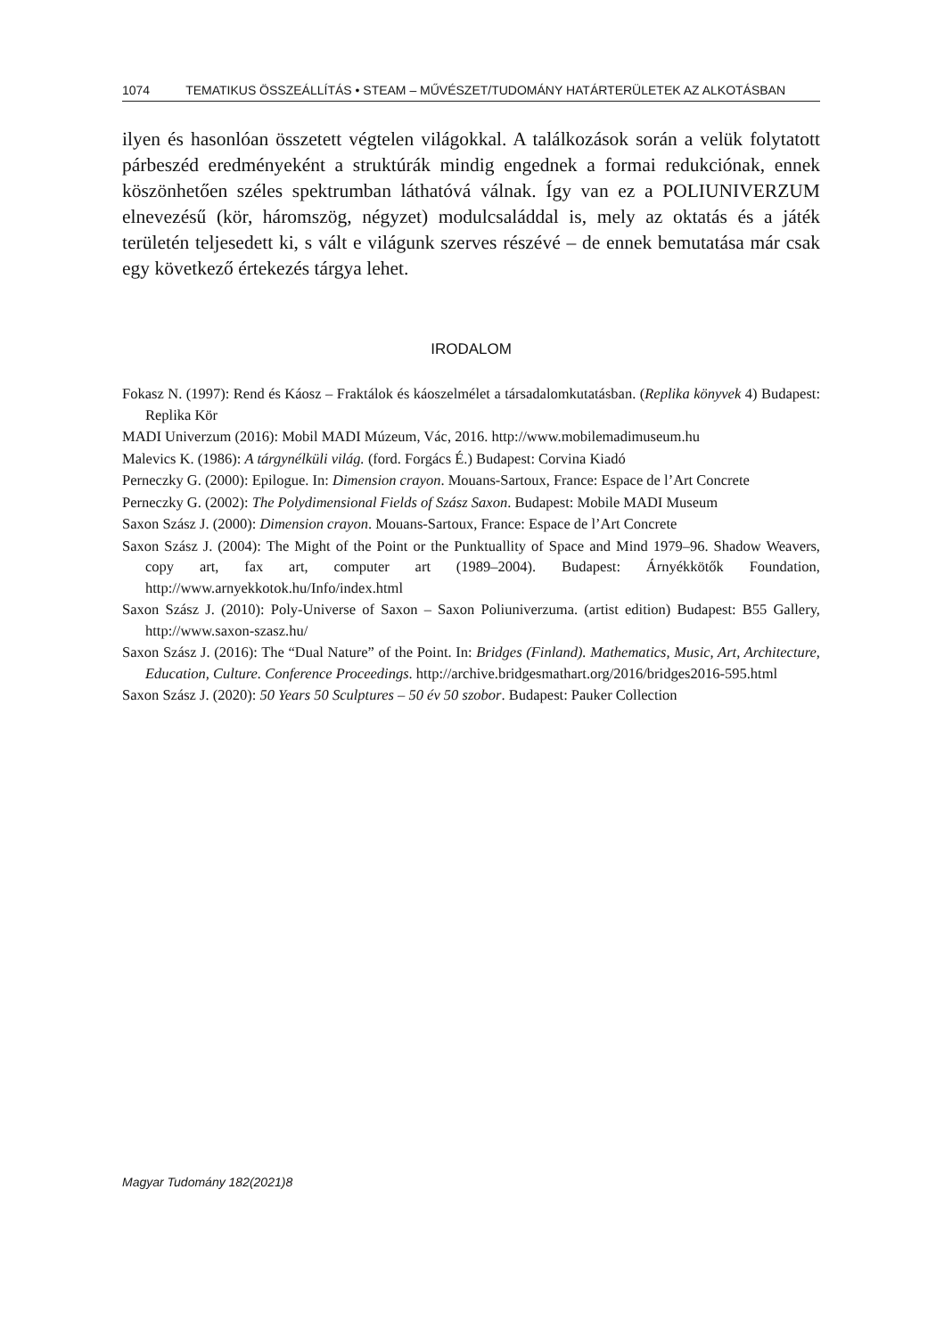1074 TEMATIKUS ÖSSZEÁLLÍTÁS • STEAM – MŰVÉSZET/TUDOMÁNY HATÁRTERÜLETEK AZ ALKOTÁSBAN
ilyen és hasonlóan összetett végtelen világokkal. A találkozások során a velük folytatott párbeszéd eredményeként a struktúrák mindig engednek a formai re­dukciónak, ennek köszönhetően széles spektrumban láthatóvá válnak. Így van ez a POLIUNIVERZUM elnevezésű (kör, háromszög, négyzet) modulcsaláddal is, mely az oktatás és a játék területén teljesedett ki, s vált e világunk szerves részévé – de ennek bemutatása már csak egy következő értekezés tárgya lehet.
IRODALOM
Fokasz N. (1997): Rend és Káosz – Fraktálok és káoszelmélet a társadalomkutatásban. (Replika könyvek 4) Budapest: Replika Kör
MADI Univerzum (2016): Mobil MADI Múzeum, Vác, 2016. http://www.mobilemadimuseum.hu
Malevics K. (1986): A tárgynélküli világ. (ford. Forgács É.) Budapest: Corvina Kiadó
Perneczky G. (2000): Epilogue. In: Dimension crayon. Mouans-Sartoux, France: Espace de l’Art Concrete
Perneczky G. (2002): The Polydimensional Fields of Szász Saxon. Budapest: Mobile MADI Museum
Saxon Szász J. (2000): Dimension crayon. Mouans-Sartoux, France: Espace de l’Art Concrete
Saxon Szász J. (2004): The Might of the Point or the Punktuallity of Space and Mind 1979–96. Shadow Weavers, copy art, fax art, computer art (1989–2004). Budapest: Árnyékkötők Founda­tion, http://www.arnyekkotok.hu/Info/index.html
Saxon Szász J. (2010): Poly-Universe of Saxon – Saxon Poliuniverzuma. (artist edition) Budapest: B55 Gallery, http://www.saxon-szasz.hu/
Saxon Szász J. (2016): The “Dual Nature” of the Point. In: Bridges (Finland). Mathematics, Music, Art, Architecture, Education, Culture. Conference Proceedings. http://archive.bridgesmathart.org/2016/bridges2016-595.html
Saxon Szász J. (2020): 50 Years 50 Sculptures – 50 év 50 szobor. Budapest: Pauker Collection
Magyar Tudomány 182(2021)8